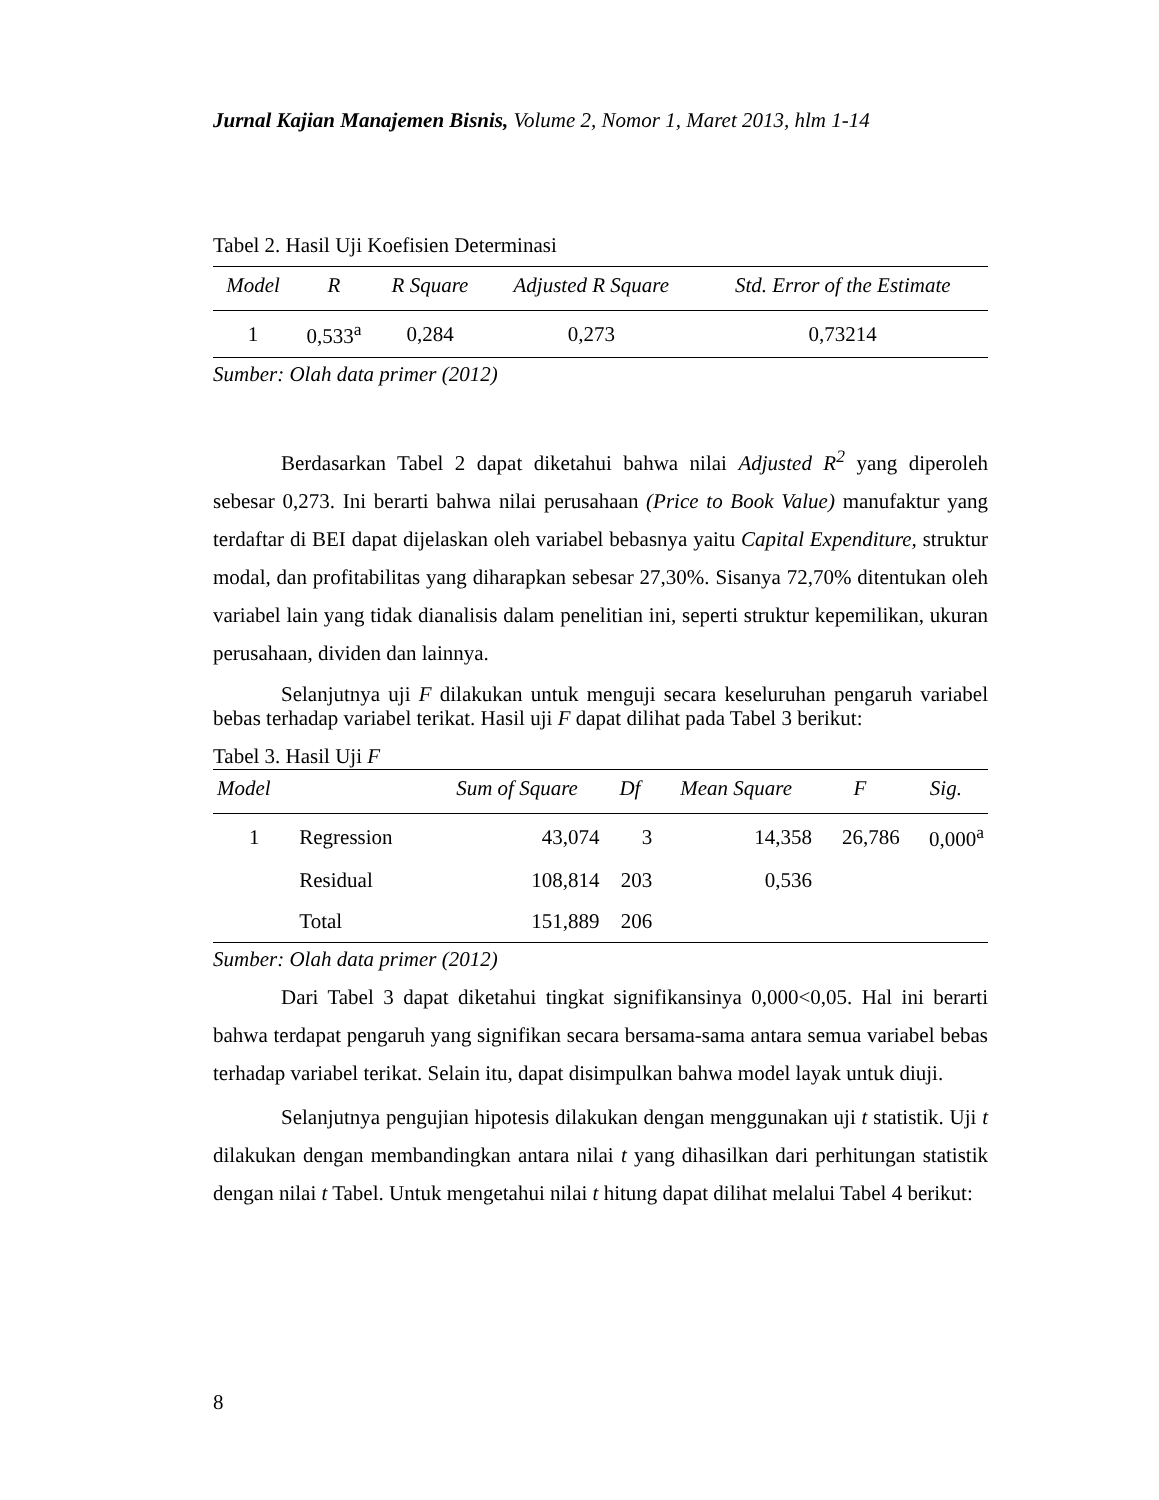Jurnal Kajian Manajemen Bisnis, Volume 2, Nomor 1, Maret 2013, hlm 1-14
Tabel 2. Hasil Uji Koefisien Determinasi
| Model | R | R Square | Adjusted R Square | Std. Error of the Estimate |
| --- | --- | --- | --- | --- |
| 1 | 0,533<sup>a</sup> | 0,284 | 0,273 | 0,73214 |
Sumber: Olah data primer (2012)
Berdasarkan Tabel 2 dapat diketahui bahwa nilai Adjusted R<sup>2</sup> yang diperoleh sebesar 0,273. Ini berarti bahwa nilai perusahaan (Price to Book Value) manufaktur yang terdaftar di BEI dapat dijelaskan oleh variabel bebasnya yaitu Capital Expenditure, struktur modal, dan profitabilitas yang diharapkan sebesar 27,30%. Sisanya 72,70% ditentukan oleh variabel lain yang tidak dianalisis dalam penelitian ini, seperti struktur kepemilikan, ukuran perusahaan, dividen dan lainnya.
Selanjutnya uji F dilakukan untuk menguji secara keseluruhan pengaruh variabel bebas terhadap variabel terikat. Hasil uji F dapat dilihat pada Tabel 3 berikut:
Tabel 3. Hasil Uji F
| Model | | Sum of Square | Df | Mean Square | F | Sig. |
| --- | --- | --- | --- | --- | --- | --- |
| 1 | Regression | 43,074 | 3 | 14,358 | 26,786 | 0,000<sup>a</sup> |
| | Residual | 108,814 | 203 | 0,536 | | |
| | Total | 151,889 | 206 | | | |
Sumber: Olah data primer (2012)
Dari Tabel 3 dapat diketahui tingkat signifikansinya 0,000<0,05. Hal ini berarti bahwa terdapat pengaruh yang signifikan secara bersama-sama antara semua variabel bebas terhadap variabel terikat. Selain itu, dapat disimpulkan bahwa model layak untuk diuji.
Selanjutnya pengujian hipotesis dilakukan dengan menggunakan uji t statistik. Uji t dilakukan dengan membandingkan antara nilai t yang dihasilkan dari perhitungan statistik dengan nilai t Tabel. Untuk mengetahui nilai t hitung dapat dilihat melalui Tabel 4 berikut:
8